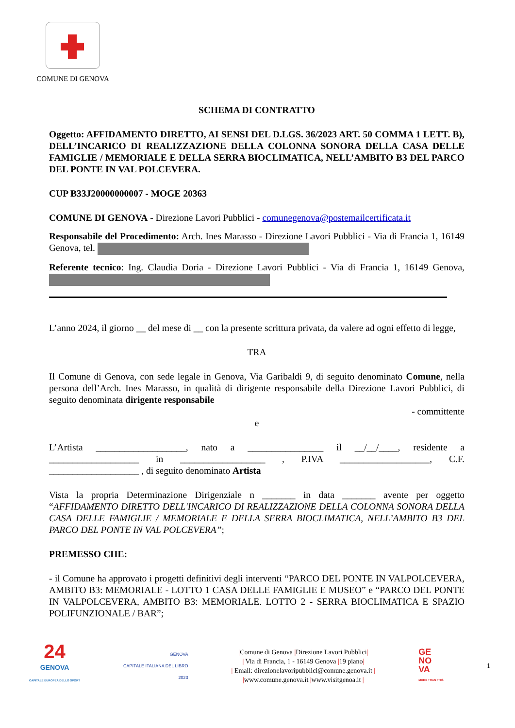COMUNE DI GENOVA
SCHEMA DI CONTRATTO
Oggetto: AFFIDAMENTO DIRETTO, AI SENSI DEL D.LGS. 36/2023 ART. 50 COMMA 1 LETT. B), DELL’INCARICO DI REALIZZAZIONE DELLA COLONNA SONORA DELLA CASA DELLE FAMIGLIE / MEMORIALE E DELLA SERRA BIOCLIMATICA, NELL’AMBITO B3 DEL PARCO DEL PONTE IN VAL POLCEVERA.
CUP B33J20000000007 - MOGE 20363
COMUNE DI GENOVA - Direzione Lavori Pubblici - comunegenova@postemailcertificata.it
Responsabile del Procedimento: Arch. Ines Marasso - Direzione Lavori Pubblici - Via di Francia 1, 16149 Genova, tel.
Referente tecnico: Ing. Claudia Doria - Direzione Lavori Pubblici - Via di Francia 1, 16149 Genova,
L’anno 2024, il giorno __ del mese di __ con la presente scrittura privata, da valere ad ogni effetto di legge,
TRA
Il Comune di Genova, con sede legale in Genova, Via Garibaldi 9, di seguito denominato Comune, nella persona dell’Arch. Ines Marasso, in qualità di dirigente responsabile della Direzione Lavori Pubblici, di seguito denominata dirigente responsabile
- committente
e
L’Artista ___________________, nato a ________________ il __/__/____, residente a ___________________ in __________________ , P.IVA ___________________, C.F. ___________________ , di seguito denominato Artista
Vista la propria Determinazione Dirigenziale n _______ in data _______ avente per oggetto “AFFIDAMENTO DIRETTO DELL'INCARICO DI REALIZZAZIONE DELLA COLONNA SONORA DELLA CASA DELLE FAMIGLIE / MEMORIALE E DELLA SERRA BIOCLIMATICA, NELL’AMBITO B3 DEL PARCO DEL PONTE IN VAL POLCEVERA”;
PREMESSO CHE:
- il Comune ha approvato i progetti definitivi degli interventi “PARCO DEL PONTE IN VALPOLCEVERA, AMBITO B3: MEMORIALE - LOTTO 1 CASA DELLE FAMIGLIE E MUSEO” e “PARCO DEL PONTE IN VALPOLCEVERA, AMBITO B3: MEMORIALE. LOTTO 2 - SERRA BIOCLIMATICA E SPAZIO POLIFUNZIONALE / BAR”;
24
GENOVA
CAPITALE EUROPEA DELLO SPORT
GENOVA
CAPITALE ITALIANA DEL LIBRO
2023
|Comune di Genova |Direzione Lavori Pubblici|
| Via di Francia, 1 - 16149 Genova |19 piano|
| Email: direzionelavoripubblici@comune.genova.it |
|www.comune.genova.it |www.visitgenoa.it |
GE
NO
VA
MORE THAN THIS
1